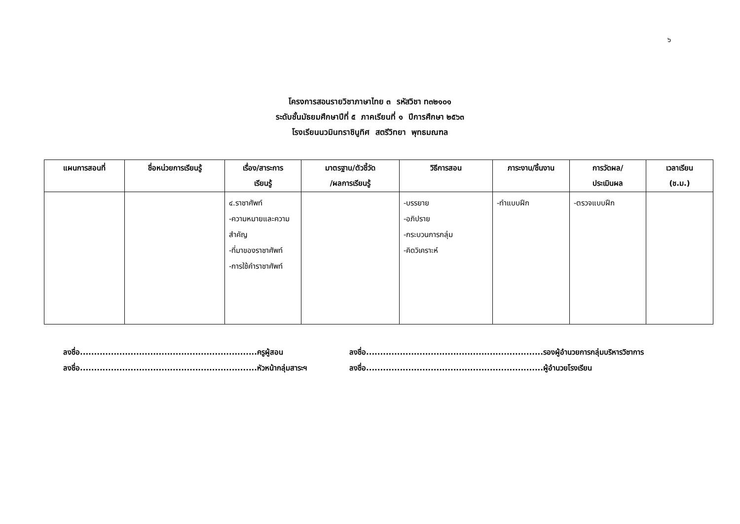๖
โครงการสอนรายวิชาภาษาไทย ๓ รหัสวิชา ท๓๒๑๐๑
ระดับชั้นมัธยมศึกษาปีที่ ๕ ภาคเรียนที่ ๑ ปีการศึกษา ๒๕๖๓
โรงเรียนนวมินทราชินูทิศ สตรีวิทยา พุทธมณฑล
| แผนการสอนที่ | ชื่อหน่วยการเรียนรู้ | เรื่อง/สาระการ เรียนรู้ | มาตรฐาน/ตัวชี้วัด /ผลการเรียนรู้ | วิธีการสอน | ภาระงาน/ชิ้นงาน | การวัดผล/ ประเมินผล | เวลาเรียน (ช.ม.) |
| --- | --- | --- | --- | --- | --- | --- | --- |
| | | ๔.ราชาศัพท์ -ความหมายและความสำคัญ -ที่มาของราชาศัพท์ -การใช้คำราชาศัพท์ | | -บรรยาย -อภิปราย -กระบวนการกลุ่ม -คิดวิเคราะห์ | -ทำแบบฝึก | -ตรวจแบบฝึก | |
ลงชื่อ...............................................................ครูผู้สอน
ลงชื่อ...............................................................รองผู้อำนวยการกลุ่มบริหารวิชาการ
ลงชื่อ...............................................................หัวหน้ากลุ่มสาระฯ
ลงชื่อ...............................................................ผู้อำนวยโรงเรียน